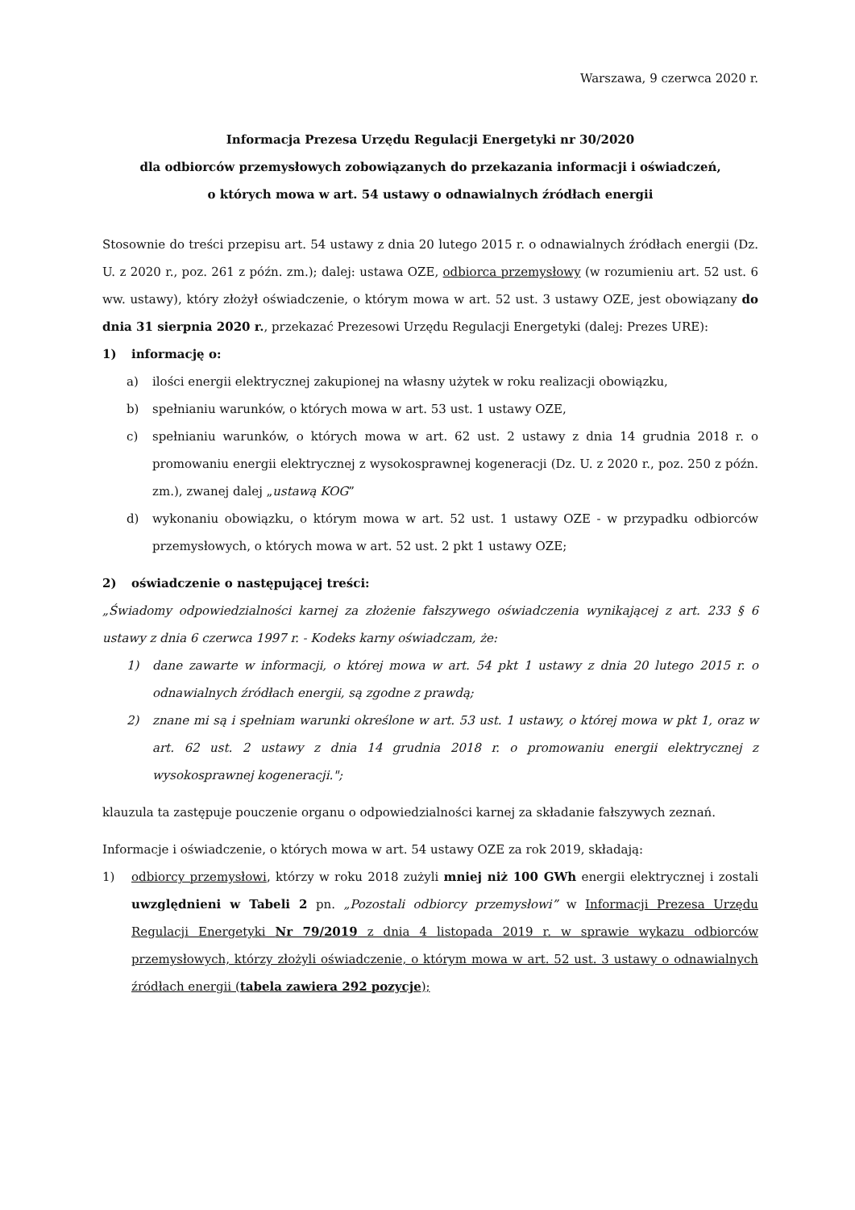Warszawa, 9 czerwca 2020 r.
Informacja Prezesa Urzędu Regulacji Energetyki nr 30/2020
dla odbiorców przemysłowych zobowiązanych do przekazania informacji i oświadczeń,
o których mowa w art. 54 ustawy o odnawialnych źródłach energii
Stosownie do treści przepisu art. 54 ustawy z dnia 20 lutego 2015 r. o odnawialnych źródłach energii (Dz. U. z 2020 r., poz. 261 z późn. zm.); dalej: ustawa OZE, odbiorca przemysłowy (w rozumieniu art. 52 ust. 6 ww. ustawy), który złożył oświadczenie, o którym mowa w art. 52 ust. 3 ustawy OZE, jest obowiązany do dnia 31 sierpnia 2020 r., przekazać Prezesowi Urzędu Regulacji Energetyki (dalej: Prezes URE):
1) informację o:
a) ilości energii elektrycznej zakupionej na własny użytek w roku realizacji obowiązku,
b) spełnianiu warunków, o których mowa w art. 53 ust. 1 ustawy OZE,
c) spełnianiu warunków, o których mowa w art. 62 ust. 2 ustawy z dnia 14 grudnia 2018 r. o promowaniu energii elektrycznej z wysokosprawnej kogeneracji (Dz. U. z 2020 r., poz. 250 z późn. zm.), zwanej dalej „ustawą KOG”
d) wykonaniu obowiązku, o którym mowa w art. 52 ust. 1 ustawy OZE - w przypadku odbiorców przemysłowych, o których mowa w art. 52 ust. 2 pkt 1 ustawy OZE;
2) oświadczenie o następującej treści:
„Świadomy odpowiedzialności karnej za złożenie fałszywego oświadczenia wynikającej z art. 233 § 6 ustawy z dnia 6 czerwca 1997 r. - Kodeks karny oświadczam, że:
1) dane zawarte w informacji, o której mowa w art. 54 pkt 1 ustawy z dnia 20 lutego 2015 r. o odnawialnych źródłach energii, są zgodne z prawdą;
2) znane mi są i spełniam warunki określone w art. 53 ust. 1 ustawy, o której mowa w pkt 1, oraz w art. 62 ust. 2 ustawy z dnia 14 grudnia 2018 r. o promowaniu energii elektrycznej z wysokosprawnej kogeneracji.";
klauzula ta zastępuje pouczenie organu o odpowiedzialności karnej za składanie fałszywych zeznań.
Informacje i oświadczenie, o których mowa w art. 54 ustawy OZE za rok 2019, składają:
1) odbiorcy przemysłowi, którzy w roku 2018 zużyli mniej niż 100 GWh energii elektrycznej i zostali uwzględnieni w Tabeli 2 pn. „Pozostali odbiorcy przemysłowi” w Informacji Prezesa Urzędu Regulacji Energetyki Nr 79/2019 z dnia 4 listopada 2019 r. w sprawie wykazu odbiorców przemysłowych, którzy złożyli oświadczenie, o którym mowa w art. 52 ust. 3 ustawy o odnawialnych źródłach energii (tabela zawiera 292 pozycje);